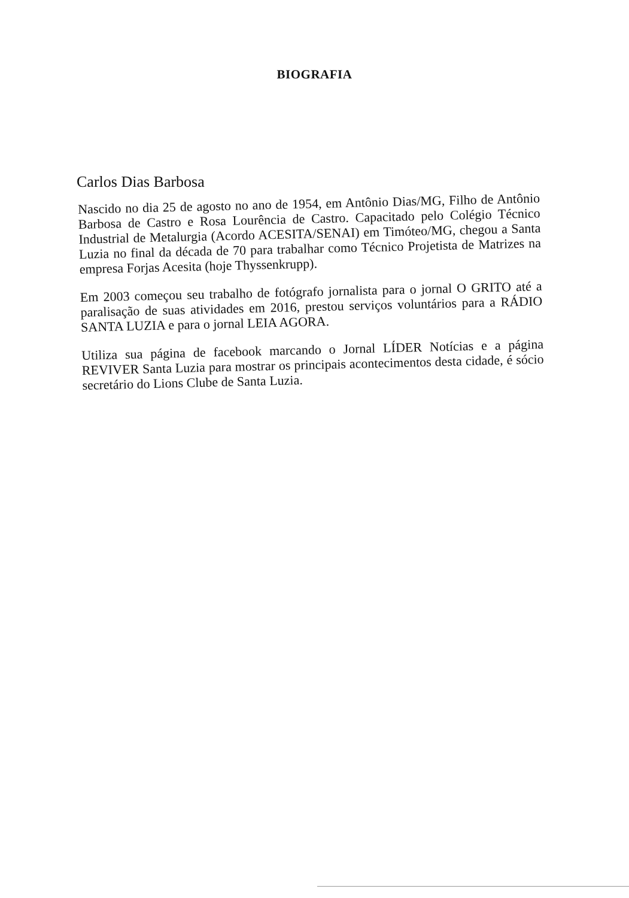BIOGRAFIA
Carlos Dias Barbosa
Nascido no dia 25 de agosto no ano de 1954, em Antônio Dias/MG, Filho de Antônio Barbosa de Castro e Rosa Lourência de Castro. Capacitado pelo Colégio Técnico Industrial de Metalurgia (Acordo ACESITA/SENAI) em Timóteo/MG, chegou a Santa Luzia no final da década de 70 para trabalhar como Técnico Projetista de Matrizes na empresa Forjas Acesita (hoje Thyssenkrupp).
Em 2003 começou seu trabalho de fotógrafo jornalista para o jornal O GRITO até a paralisação de suas atividades em 2016, prestou serviços voluntários para a RÁDIO SANTA LUZIA e para o jornal LEIA AGORA.
Utiliza sua página de facebook marcando o Jornal LÍDER Notícias e a página REVIVER Santa Luzia para mostrar os principais acontecimentos desta cidade, é sócio secretário do Lions Clube de Santa Luzia.